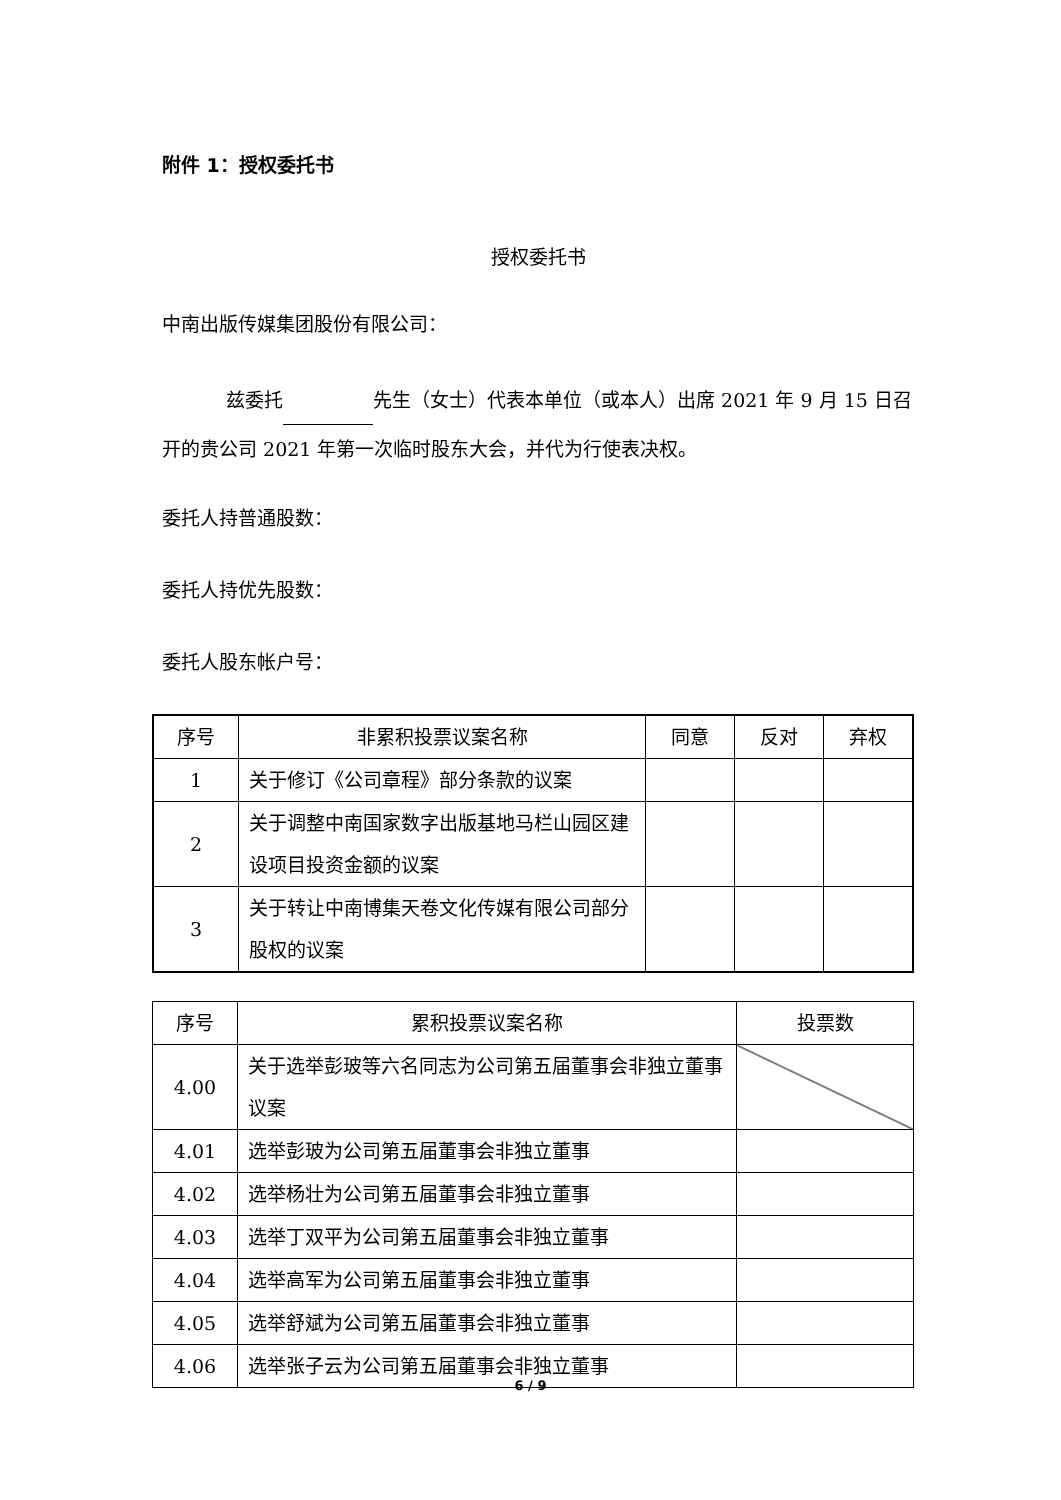附件 1：授权委托书
授权委托书
中南出版传媒集团股份有限公司：
兹委托 先生（女士）代表本单位（或本人）出席 2021 年 9 月 15 日召开的贵公司 2021 年第一次临时股东大会，并代为行使表决权。
委托人持普通股数：
委托人持优先股数：
委托人股东帐户号：
| 序号 | 非累积投票议案名称 | 同意 | 反对 | 弃权 |
| --- | --- | --- | --- | --- |
| 1 | 关于修订《公司章程》部分条款的议案 | | | |
| 2 | 关于调整中南国家数字出版基地马栏山园区建设项目投资金额的议案 | | | |
| 3 | 关于转让中南博集天卷文化传媒有限公司部分股权的议案 | | | |
| 序号 | 累积投票议案名称 | 投票数 |
| --- | --- | --- |
| 4.00 | 关于选举彭玻等六名同志为公司第五届董事会非独立董事议案 | |
| 4.01 | 选举彭玻为公司第五届董事会非独立董事 | |
| 4.02 | 选举杨壮为公司第五届董事会非独立董事 | |
| 4.03 | 选举丁双平为公司第五届董事会非独立董事 | |
| 4.04 | 选举高军为公司第五届董事会非独立董事 | |
| 4.05 | 选举舒斌为公司第五届董事会非独立董事 | |
| 4.06 | 选举张子云为公司第五届董事会非独立董事 | |
6 / 9